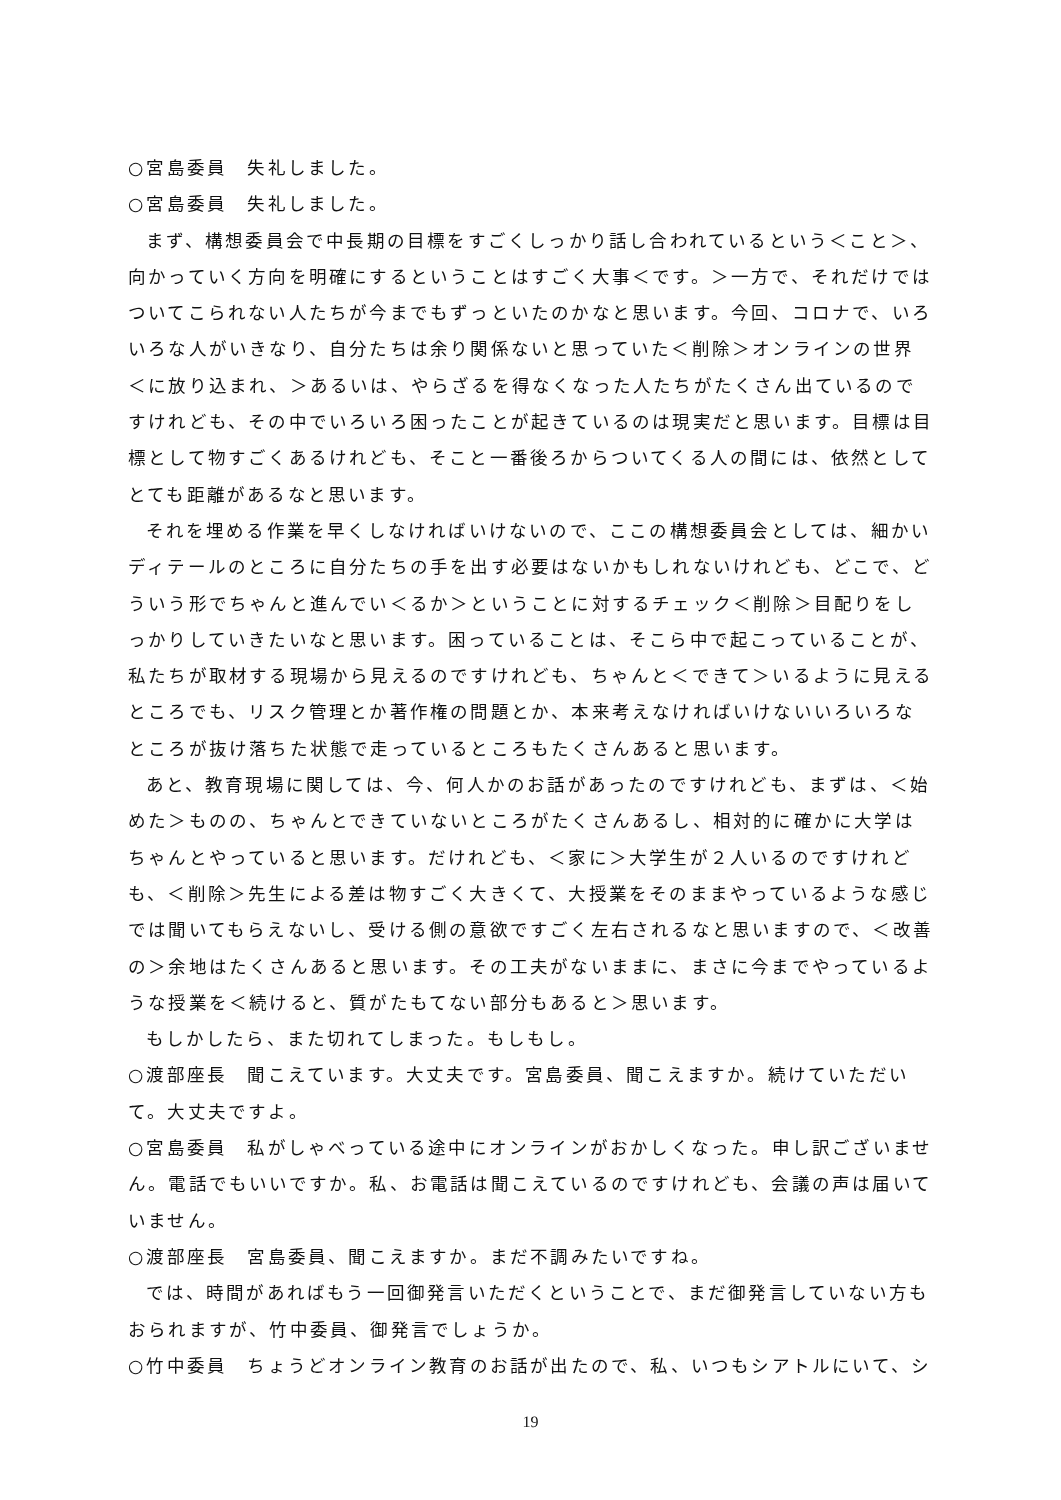○宮島委員　失礼しました。
○宮島委員　失礼しました。
まず、構想委員会で中長期の目標をすごくしっかり話し合われているという＜こと＞、向かっていく方向を明確にするということはすごく大事＜です。＞一方で、それだけではついてこられない人たちが今までもずっといたのかなと思います。今回、コロナで、いろいろな人がいきなり、自分たちは余り関係ないと思っていた＜削除＞オンラインの世界＜に放り込まれ、＞あるいは、やらざるを得なくなった人たちがたくさん出ているのですけれども、その中でいろいろ困ったことが起きているのは現実だと思います。目標は目標として物すごくあるけれども、そこと一番後ろからついてくる人の間には、依然としてとても距離があるなと思います。
それを埋める作業を早くしなければいけないので、ここの構想委員会としては、細かいディテールのところに自分たちの手を出す必要はないかもしれないけれども、どこで、どういう形でちゃんと進んでい＜るか＞ということに対するチェック＜削除＞目配りをしっかりしていきたいなと思います。困っていることは、そこら中で起こっていることが、私たちが取材する現場から見えるのですけれども、ちゃんと＜できて＞いるように見えるところでも、リスク管理とか著作権の問題とか、本来考えなければいけないいろいろなところが抜け落ちた状態で走っているところもたくさんあると思います。
あと、教育現場に関しては、今、何人かのお話があったのですけれども、まずは、＜始めた＞ものの、ちゃんとできていないところがたくさんあるし、相対的に確かに大学はちゃんとやっていると思います。だけれども、＜家に＞大学生が２人いるのですけれども、＜削除＞先生による差は物すごく大きくて、大授業をそのままやっているような感じでは聞いてもらえないし、受ける側の意欲ですごく左右されるなと思いますので、＜改善の＞余地はたくさんあると思います。その工夫がないままに、まさに今までやっているような授業を＜続けると、質がたもてない部分もあると＞思います。
もしかしたら、また切れてしまった。もしもし。
○渡部座長　聞こえています。大丈夫です。宮島委員、聞こえますか。続けていただいて。大丈夫ですよ。
○宮島委員　私がしゃべっている途中にオンラインがおかしくなった。申し訳ございません。電話でもいいですか。私、お電話は聞こえているのですけれども、会議の声は届いていません。
○渡部座長　宮島委員、聞こえますか。まだ不調みたいですね。
では、時間があればもう一回御発言いただくということで、まだ御発言していない方もおられますが、竹中委員、御発言でしょうか。
○竹中委員　ちょうどオンライン教育のお話が出たので、私、いつもシアトルにいて、シ
19